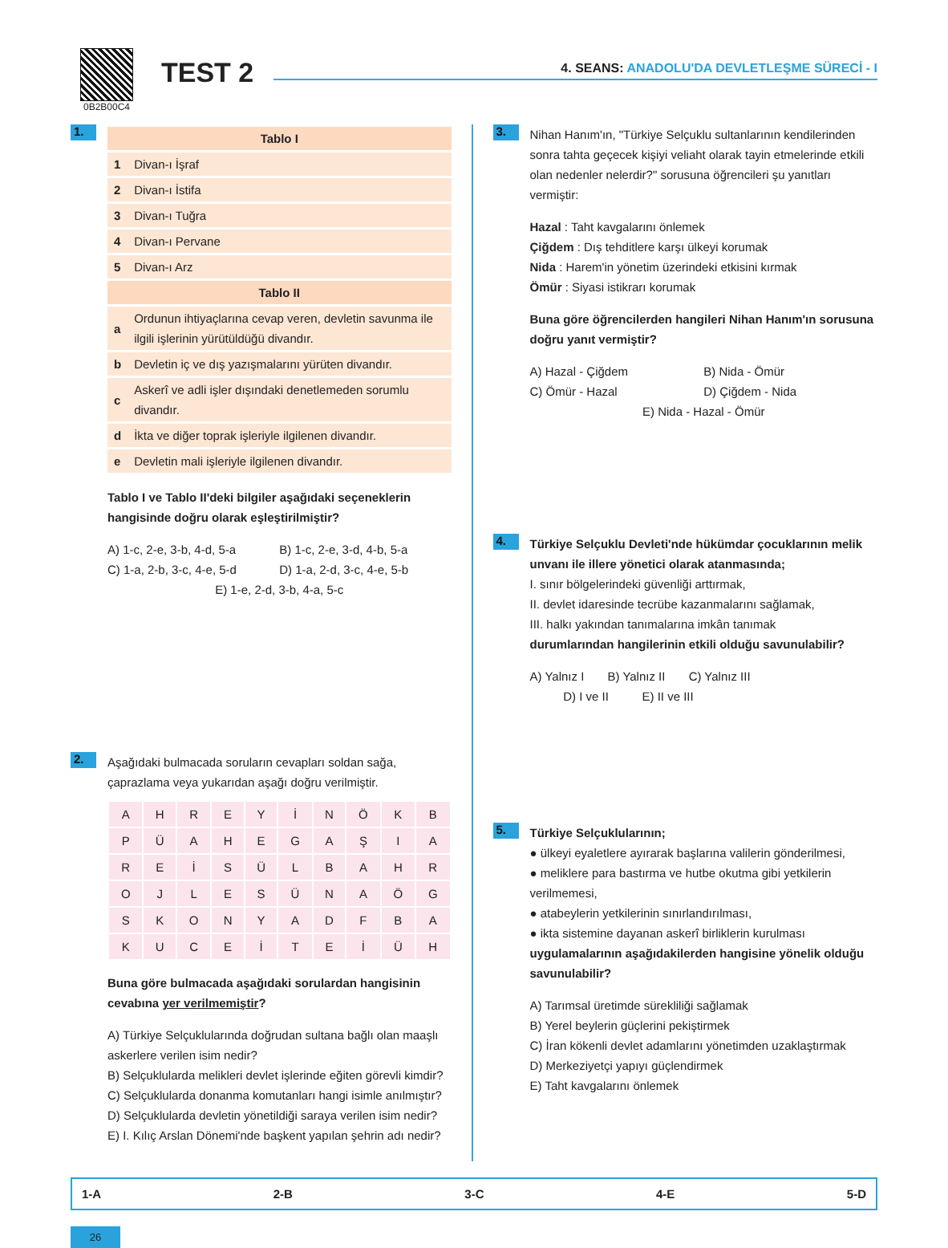0B2B00C4
TEST 2
4. SEANS: ANADOLU'DA DEVLETLEŞME SÜRECİ - I
1.
| Tablo I | |
| --- | --- |
| 1 | Divan-ı İşraf |
| 2 | Divan-ı İstifa |
| 3 | Divan-ı Tuğra |
| 4 | Divan-ı Pervane |
| 5 | Divan-ı Arz |
| Tablo II | |
| a | Ordunun ihtiyaçlarına cevap veren, devletin savunma ile ilgili işlerinin yürütüldüğü divandır. |
| b | Devletin iç ve dış yazışmalarını yürüten divandır. |
| c | Askerî ve adli işler dışındaki denetlemeden sorumlu divandır. |
| d | İkta ve diğer toprak işleriyle ilgilenen divandır. |
| e | Devletin mali işleriyle ilgilenen divandır. |
Tablo I ve Tablo II'deki bilgiler aşağıdaki seçeneklerin hangisinde doğru olarak eşleştirilmiştir?
A) 1-c, 2-e, 3-b, 4-d, 5-a
B) 1-c, 2-e, 3-d, 4-b, 5-a
C) 1-a, 2-b, 3-c, 4-e, 5-d
D) 1-a, 2-d, 3-c, 4-e, 5-b
E) 1-e, 2-d, 3-b, 4-a, 5-c
2.
Aşağıdaki bulmacada soruların cevapları soldan sağa, çaprazlama veya yukarıdan aşağı doğru verilmiştir.
| A | H | R | E | Y | İ | N | Ö | K | B |
| P | Ü | A | H | E | G | A | Ş | I | A |
| R | E | İ | S | Ü | L | B | A | H | R |
| O | J | L | E | S | Ü | N | A | Ö | G |
| S | K | O | N | Y | A | D | F | B | A |
| K | U | C | E | İ | T | E | İ | Ü | H |
Buna göre bulmacada aşağıdaki sorulardan hangisinin cevabına yer verilmemiştir?
A) Türkiye Selçuklularında doğrudan sultana bağlı olan maaşlı askerlere verilen isim nedir?
B) Selçuklularda melikleri devlet işlerinde eğiten görevli kimdir?
C) Selçuklularda donanma komutanları hangi isimle anılmıştır?
D) Selçuklularda devletin yönetildiği saraya verilen isim nedir?
E) I. Kılıç Arslan Dönemi'nde başkent yapılan şehrin adı nedir?
3.
Nihan Hanım'ın, "Türkiye Selçuklu sultanlarının kendilerinden sonra tahta geçecek kişiyi veliaht olarak tayin etmelerinde etkili olan nedenler nelerdir?" sorusuna öğrencileri şu yanıtları vermiştir:
Hazal : Taht kavgalarını önlemek
Çiğdem : Dış tehditlere karşı ülkeyi korumak
Nida : Harem'in yönetim üzerindeki etkisini kırmak
Ömür : Siyasi istikrarı korumak
Buna göre öğrencilerden hangileri Nihan Hanım'ın sorusuna doğru yanıt vermiştir?
A) Hazal - Çiğdem
B) Nida - Ömür
C) Ömür - Hazal
D) Çiğdem - Nida
E) Nida - Hazal - Ömür
4.
Türkiye Selçuklu Devleti'nde hükümdar çocuklarının melik unvanı ile illere yönetici olarak atanmasında;
I. sınır bölgelerindeki güvenliği arttırmak,
II. devlet idaresinde tecrübe kazanmalarını sağlamak,
III. halkı yakından tanımalarına imkân tanımak
durumlarından hangilerinin etkili olduğu savunulabilir?
A) Yalnız I B) Yalnız II C) Yalnız III
D) I ve II E) II ve III
5.
Türkiye Selçuklularının;
● ülkeyi eyaletlere ayırarak başlarına valilerin gönderilmesi,
● meliklere para bastırma ve hutbe okutma gibi yetkilerin verilmemesi,
● atabeylerin yetkilerinin sınırlandırılması,
● ikta sistemine dayanan askerî birliklerin kurulması
uygulamalarının aşağıdakilerden hangisine yönelik olduğu savunulabilir?
A) Tarımsal üretimde sürekliliği sağlamak
B) Yerel beylerin güçlerini pekiştirmek
C) İran kökenli devlet adamlarını yönetimden uzaklaştırmak
D) Merkeziyetçi yapıyı güçlendirmek
E) Taht kavgalarını önlemek
1-A 2-B 3-C 4-E 5-D
26